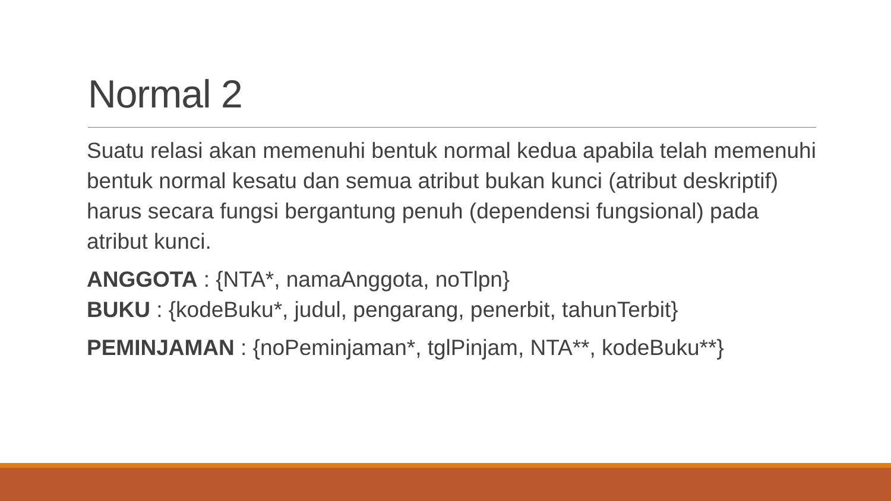Normal 2
Suatu relasi akan memenuhi bentuk normal kedua apabila telah memenuhi bentuk normal kesatu dan semua atribut bukan kunci (atribut deskriptif) harus secara fungsi bergantung penuh (dependensi fungsional) pada atribut kunci.
ANGGOTA : {NTA*, namaAnggota, noTlpn}
BUKU : {kodeBuku*, judul, pengarang, penerbit, tahunTerbit}
PEMINJAMAN : {noPeminjaman*, tglPinjam, NTA**, kodeBuku**}